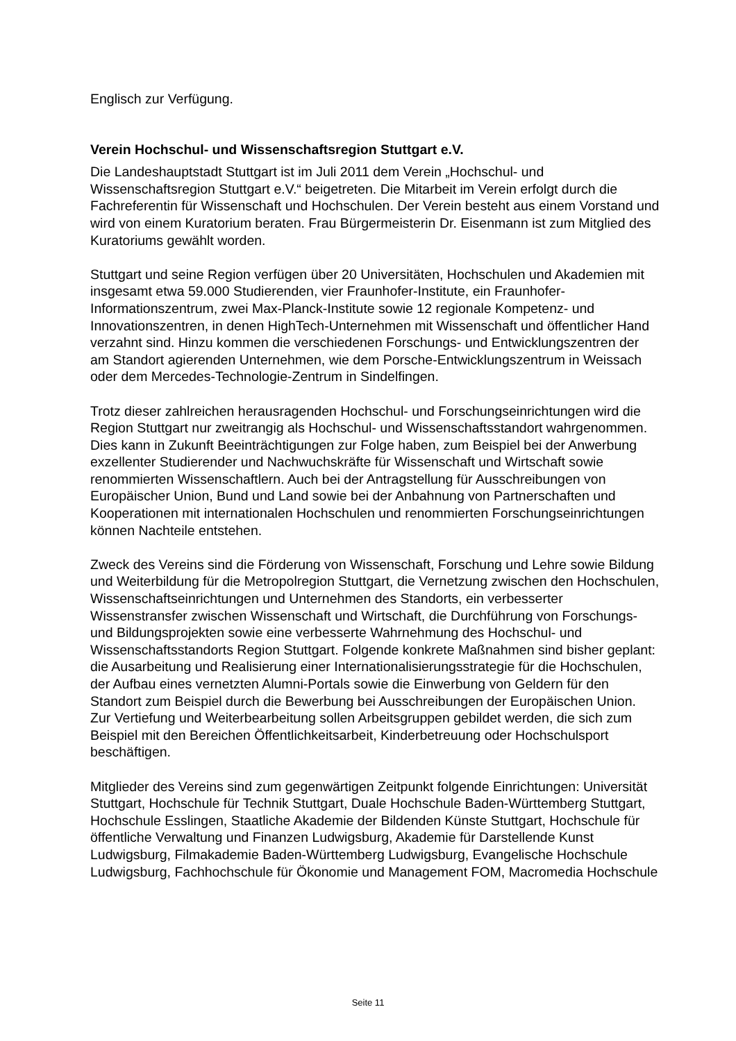Englisch zur Verfügung.
Verein Hochschul- und Wissenschaftsregion Stuttgart e.V.
Die Landeshauptstadt Stuttgart ist im Juli 2011 dem Verein „Hochschul- und Wissenschaftsregion Stuttgart e.V.“ beigetreten. Die Mitarbeit im Verein erfolgt durch die Fachreferentin für Wissenschaft und Hochschulen. Der Verein besteht aus einem Vorstand und wird von einem Kuratorium beraten. Frau Bürgermeisterin Dr. Eisenmann ist zum Mitglied des Kuratoriums gewählt worden.
Stuttgart und seine Region verfügen über 20 Universitäten, Hochschulen und Akademien mit insgesamt etwa 59.000 Studierenden, vier Fraunhofer-Institute, ein Fraunhofer-Informationszentrum, zwei Max-Planck-Institute sowie 12 regionale Kompetenz- und Innovationszentren, in denen HighTech-Unternehmen mit Wissenschaft und öffentlicher Hand verzahnt sind. Hinzu kommen die verschiedenen Forschungs- und Entwicklungszentren der am Standort agierenden Unternehmen, wie dem Porsche-Entwicklungszentrum in Weissach oder dem Mercedes-Technologie-Zentrum in Sindelfingen.
Trotz dieser zahlreichen herausragenden Hochschul- und Forschungseinrichtungen wird die Region Stuttgart nur zweitrangig als Hochschul- und Wissenschaftsstandort wahrgenommen. Dies kann in Zukunft Beeinträchtigungen zur Folge haben, zum Beispiel bei der Anwerbung exzellenter Studierender und Nachwuchskräfte für Wissenschaft und Wirtschaft sowie renommierten Wissenschaftlern. Auch bei der Antragstellung für Ausschreibungen von Europäischer Union, Bund und Land sowie bei der Anbahnung von Partnerschaften und Kooperationen mit internationalen Hochschulen und renommierten Forschungseinrichtungen können Nachteile entstehen.
Zweck des Vereins sind die Förderung von Wissenschaft, Forschung und Lehre sowie Bildung und Weiterbildung für die Metropolregion Stuttgart, die Vernetzung zwischen den Hochschulen, Wissenschaftseinrichtungen und Unternehmen des Standorts, ein verbesserter Wissenstransfer zwischen Wissenschaft und Wirtschaft, die Durchführung von Forschungs- und Bildungsprojekten sowie eine verbesserte Wahrnehmung des Hochschul- und Wissenschaftsstandorts Region Stuttgart. Folgende konkrete Maßnahmen sind bisher geplant: die Ausarbeitung und Realisierung einer Internationalisierungsstrategie für die Hochschulen, der Aufbau eines vernetzten Alumni-Portals sowie die Einwerbung von Geldern für den Standort zum Beispiel durch die Bewerbung bei Ausschreibungen der Europäischen Union. Zur Vertiefung und Weiterbearbeitung sollen Arbeitsgruppen gebildet werden, die sich zum Beispiel mit den Bereichen Öffentlichkeitsarbeit, Kinderbetreuung oder Hochschulsport beschäftigen.
Mitglieder des Vereins sind zum gegenwärtigen Zeitpunkt folgende Einrichtungen: Universität Stuttgart, Hochschule für Technik Stuttgart, Duale Hochschule Baden-Württemberg Stuttgart, Hochschule Esslingen, Staatliche Akademie der Bildenden Künste Stuttgart, Hochschule für öffentliche Verwaltung und Finanzen Ludwigsburg, Akademie für Darstellende Kunst Ludwigsburg, Filmakademie Baden-Württemberg Ludwigsburg, Evangelische Hochschule Ludwigsburg, Fachhochschule für Ökonomie und Management FOM, Macromedia Hochschule
Seite 11